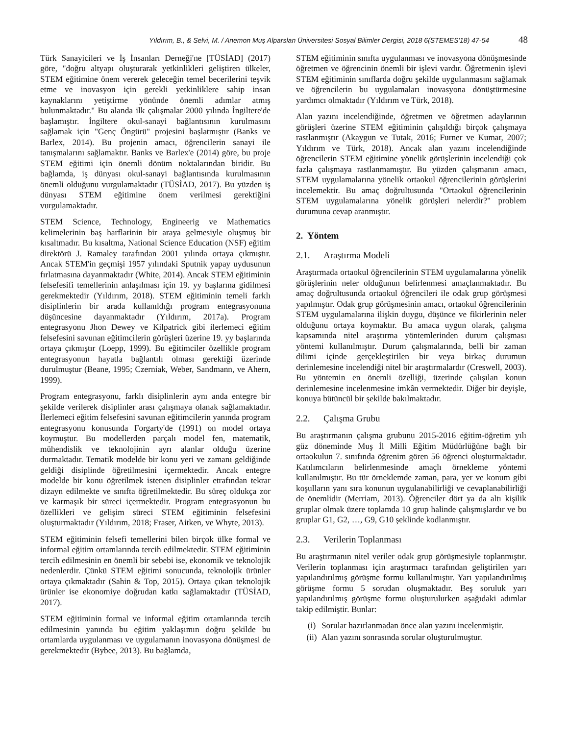Yıldırım, B., & Selvi, M. / Anemon Muş Alparslan Üniversitesi Sosyal Bilimler Dergisi, 2018 6(STEMES'18) 47-54 48
Türk Sanayicileri ve İş İnsanları Derneği'ne [TÜSİAD] (2017) göre, "doğru altyapı oluşturarak yetkinlikleri geliştiren ülkeler, STEM eğitimine önem vererek geleceğin temel becerilerini teşvik etme ve inovasyon için gerekli yetkinliklere sahip insan kaynaklarını yetiştirme yönünde önemli adımlar atmış bulunmaktadır." Bu alanda ilk çalışmalar 2000 yılında İngiltere'de başlamıştır. İngiltere okul-sanayi bağlantısının kurulmasını sağlamak için "Genç Öngürü" projesini başlatmıştır (Banks ve Barlex, 2014). Bu projenin amacı, öğrencilerin sanayi ile tanışmalarını sağlamaktır. Banks ve Barlex'e (2014) göre, bu proje STEM eğitimi için önemli dönüm noktalarından biridir. Bu bağlamda, iş dünyası okul-sanayi bağlantısında kurulmasının önemli olduğunu vurgulamaktadır (TÜSİAD, 2017). Bu yüzden iş dünyası STEM eğitimine önem verilmesi gerektiğini vurgulamaktadır.
STEM Science, Technology, Engineerig ve Mathematics kelimelerinin baş harflarinin bir araya gelmesiyle oluşmuş bir kısaltmadır. Bu kısaltma, National Science Education (NSF) eğitim direktörü J. Ramaley tarafından 2001 yılında ortaya çıkmıştır. Ancak STEM'in geçmişi 1957 yılındaki Sputnik yapay uydusunun fırlatmasına dayanmaktadır (White, 2014). Ancak STEM eğitiminin felsefesifi temellerinin anlaşılması için 19. yy başlarına gidilmesi gerekmektedir (Yıldırım, 2018). STEM eğitiminin temeli farklı disiplinlerin bir arada kullanıldığı program entegrasyonuna düşüncesine dayanmaktadır (Yıldırım, 2017a). Program entegrasyonu Jhon Dewey ve Kilpatrick gibi ilerlemeci eğitim felsefesini savunan eğitimcilerin görüşleri üzerine 19. yy başlarında ortaya çıkmıştır (Loepp, 1999). Bu eğitimciler özellikle program entegrasyonun hayatla bağlantılı olması gerektiği üzerinde durulmuştur (Beane, 1995; Czerniak, Weber, Sandmann, ve Ahern, 1999).
Program entegrasyonu, farklı disiplinlerin aynı anda entegre bir şekilde verilerek disiplinler arası çalışmaya olanak sağlamaktadır. İlerlemeci eğitim felsefesini savunan eğitimcilerin yanında program entegrasyonu konusunda Forgarty'de (1991) on model ortaya koymuştur. Bu modellerden parçalı model fen, matematik, mühendislik ve teknolojinin ayrı alanlar olduğu üzerine durmaktadır. Tematik modelde bir konu yeri ve zamanı geldiğinde geldiği disiplinde öğretilmesini içermektedir. Ancak entegre modelde bir konu öğretilmek istenen disiplinler etrafından tekrar dizayn edilmekte ve sınıfta öğretilmektedir. Bu süreç oldukça zor ve karmaşık bir süreci içermektedir. Program entegrasyonun bu özellikleri ve gelişim süreci STEM eğitiminin felsefesini oluşturmaktadır (Yıldırım, 2018; Fraser, Aitken, ve Whyte, 2013).
STEM eğitiminin felsefi temellerini bilen birçok ülke formal ve informal eğitim ortamlarında tercih edilmektedir. STEM eğitiminin tercih edilmesinin en önemli bir sebebi ise, ekonomik ve teknolojik nedenlerdir. Çünkü STEM eğitimi sonucunda, teknolojik ürünler ortaya çıkmaktadır (Sahin & Top, 2015). Ortaya çıkan teknolojik ürünler ise ekonomiye doğrudan katkı sağlamaktadır (TÜSİAD, 2017).
STEM eğitiminin formal ve informal eğitim ortamlarında tercih edilmesinin yanında bu eğitim yaklaşımın doğru şekilde bu ortamlarda uygulanması ve uygulamanın inovasyona dönüşmesi de gerekmektedir (Bybee, 2013). Bu bağlamda,
STEM eğitiminin sınıfta uygulanması ve inovasyona dönüşmesinde öğretmen ve öğrencinin önemli bir işlevi vardır. Öğretmenin işlevi STEM eğitiminin sınıflarda doğru şekilde uygulanmasını sağlamak ve öğrencilerin bu uygulamaları inovasyona dönüştürmesine yardımcı olmaktadır (Yıldırım ve Türk, 2018).
Alan yazını incelendiğinde, öğretmen ve öğretmen adaylarının görüşleri üzerine STEM eğitiminin çalışıldığı birçok çalışmaya rastlanmıştır (Akaygun ve Tutak, 2016; Furner ve Kumar, 2007; Yıldırım ve Türk, 2018). Ancak alan yazını incelendiğinde öğrencilerin STEM eğitimine yönelik görüşlerinin incelendiği çok fazla çalışmaya rastlanmamıştır. Bu yüzden çalışmanın amacı, STEM uygulamalarına yönelik ortaokul öğrencilerinin görüşlerini incelemektir. Bu amaç doğrultusunda "Ortaokul öğrencilerinin STEM uygulamalarına yönelik görüşleri nelerdir?" problem durumuna cevap aranmıştır.
2. Yöntem
2.1. Araştırma Modeli
Araştırmada ortaokul öğrencilerinin STEM uygulamalarına yönelik görüşlerinin neler olduğunun belirlenmesi amaçlanmaktadır. Bu amaç doğrultusunda ortaokul öğrencileri ile odak grup görüşmesi yapılmıştır. Odak grup görüşmesinin amacı, ortaokul öğrencilerinin STEM uygulamalarına ilişkin duygu, düşünce ve fikirlerinin neler olduğunu ortaya koymaktır. Bu amaca uygun olarak, çalışma kapsamında nitel araştırma yöntemlerinden durum çalışması yöntemi kullanılmıştır. Durum çalışmalarında, belli bir zaman dilimi içinde gerçekleştirilen bir veya birkaç durumun derinlemesine incelendiği nitel bir araştırmalardır (Creswell, 2003). Bu yöntemin en önemli özelliği, üzerinde çalışılan konun derinlemesine incelenmesine imkân vermektedir. Diğer bir deyişle, konuya bütüncül bir şekilde bakılmaktadır.
2.2. Çalışma Grubu
Bu araştırmanın çalışma grubunu 2015-2016 eğitim-öğretim yılı güz döneminde Muş İl Milli Eğitim Müdürlüğüne bağlı bir ortaokulun 7. sınıfında öğrenim gören 56 öğrenci oluşturmaktadır. Katılımcıların belirlenmesinde amaçlı örnekleme yöntemi kullanılmıştır. Bu tür örneklemde zaman, para, yer ve konum gibi koşulların yanı sıra konunun uygulanabilirliği ve cevaplanabilirliği de önemlidir (Merriam, 2013). Öğrenciler dört ya da altı kişilik gruplar olmak üzere toplamda 10 grup halinde çalışmışlardır ve bu gruplar G1, G2, …, G9, G10 şeklinde kodlanmıştır.
2.3. Verilerin Toplanması
Bu araştırmanın nitel veriler odak grup görüşmesiyle toplanmıştır. Verilerin toplanması için araştırmacı tarafından geliştirilen yarı yapılandırılmış görüşme formu kullanılmıştır. Yarı yapılandırılmış görüşme formu 5 sorudan oluşmaktadır. Beş soruluk yarı yapılandırılmış görüşme formu oluşturulurken aşağıdaki adımlar takip edilmiştir. Bunlar:
(i) Sorular hazırlanmadan önce alan yazını incelenmiştir.
(ii) Alan yazını sonrasında sorular oluşturulmuştur.